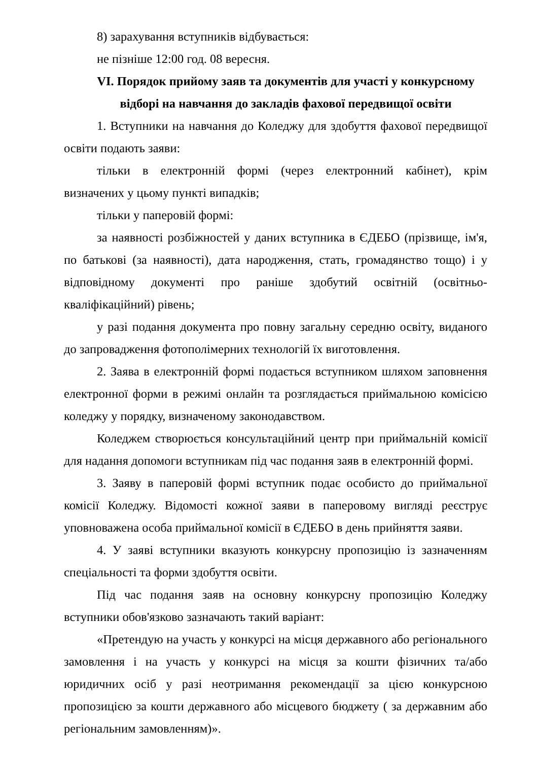8) зарахування вступників відбувається:
не пізніше 12:00 год. 08 вересня.
VI. Порядок прийому заяв та документів для участі у конкурсному
відборі на навчання до закладів фахової передвищої освіти
1. Вступники на навчання до Коледжу для здобуття фахової передвищої освіти подають заяви:
тільки в електронній формі (через електронний кабінет), крім визначених у цьому пункті випадків;
тільки у паперовій формі:
за наявності розбіжностей у даних вступника в ЄДЕБО (прізвище, ім'я, по батькові (за наявності), дата народження, стать, громадянство тощо) і у відповідному документі про раніше здобутий освітній (освітньо-кваліфікаційний) рівень;
у разі подання документа про повну загальну середню освіту, виданого до запровадження фотополімерних технологій їх виготовлення.
2. Заява в електронній формі подається вступником шляхом заповнення електронної форми в режимі онлайн та розглядається приймальною комісією коледжу у порядку, визначеному законодавством.
Коледжем створюється консультаційний центр при приймальній комісії для надання допомоги вступникам під час подання заяв в електронній формі.
3. Заяву в паперовій формі вступник подає особисто до приймальної комісії Коледжу. Відомості кожної заяви в паперовому вигляді реєструє уповноважена особа приймальної комісії в ЄДЕБО в день прийняття заяви.
4. У заяві вступники вказують конкурсну пропозицію із зазначенням спеціальності та форми здобуття освіти.
Під час подання заяв на основну конкурсну пропозицію Коледжу вступники обов'язково зазначають такий варіант:
«Претендую на участь у конкурсі на місця державного або регіонального замовлення і на участь у конкурсі на місця за кошти фізичних та/або юридичних осіб у разі неотримання рекомендації за цією конкурсною пропозицією за кошти державного або місцевого бюджету ( за державним або регіональним замовленням)».